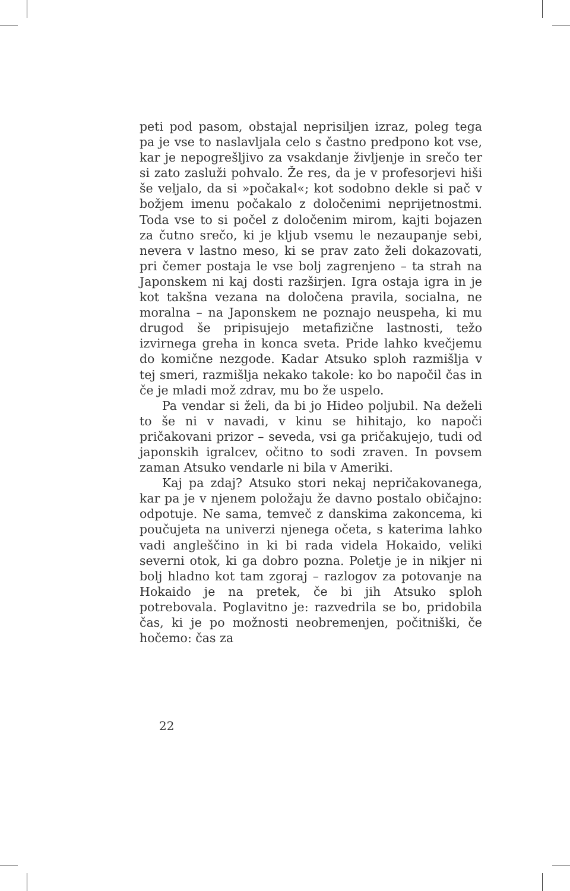peti pod pasom, obstajal neprisiljen izraz, poleg tega pa je vse to naslavljala celo s častno predpono kot vse, kar je nepogrešljivo za vsakdanje življenje in srečo ter si zato zasluži pohvalo. Že res, da je v profesorjevi hiši še veljalo, da si »počakal«; kot sodobno dekle si pač v božjem imenu počakalo z določenimi neprijetnostmi. Toda vse to si počel z določenim mirom, kajti bojazen za čutno srečo, ki je kljub vsemu le nezaupanje sebi, nevera v lastno meso, ki se prav zato želi dokazovati, pri čemer postaja le vse bolj zagrenjeno – ta strah na Japonskem ni kaj dosti razširjen. Igra ostaja igra in je kot takšna vezana na določena pravila, socialna, ne moralna – na Japonskem ne poznajo neuspeha, ki mu drugod še pripisujejo metafizične lastnosti, težo izvirnega greha in konca sveta. Pride lahko kvečjemu do komične nezgode. Kadar Atsuko sploh razmišlja v tej smeri, razmišlja nekako takole: ko bo napočil čas in če je mladi mož zdrav, mu bo že uspelo.
Pa vendar si želi, da bi jo Hideo poljubil. Na deželi to še ni v navadi, v kinu se hihitajo, ko napoči pričakovani prizor – seveda, vsi ga pričakujejo, tudi od japonskih igralcev, očitno to sodi zraven. In povsem zaman Atsuko vendarle ni bila v Ameriki.
Kaj pa zdaj? Atsuko stori nekaj nepričakovanega, kar pa je v njenem položaju že davno postalo običajno: odpotuje. Ne sama, temveč z danskima zakoncema, ki poučujeta na univerzi njenega očeta, s katerima lahko vadi angleščino in ki bi rada videla Hokaido, veliki severni otok, ki ga dobro pozna. Poletje je in nikjer ni bolj hladno kot tam zgoraj – razlogov za potovanje na Hokaido je na pretek, če bi jih Atsuko sploh potrebovala. Poglavitno je: razvedrila se bo, pridobila čas, ki je po možnosti neobremenjen, počitniški, če hočemo: čas za
22